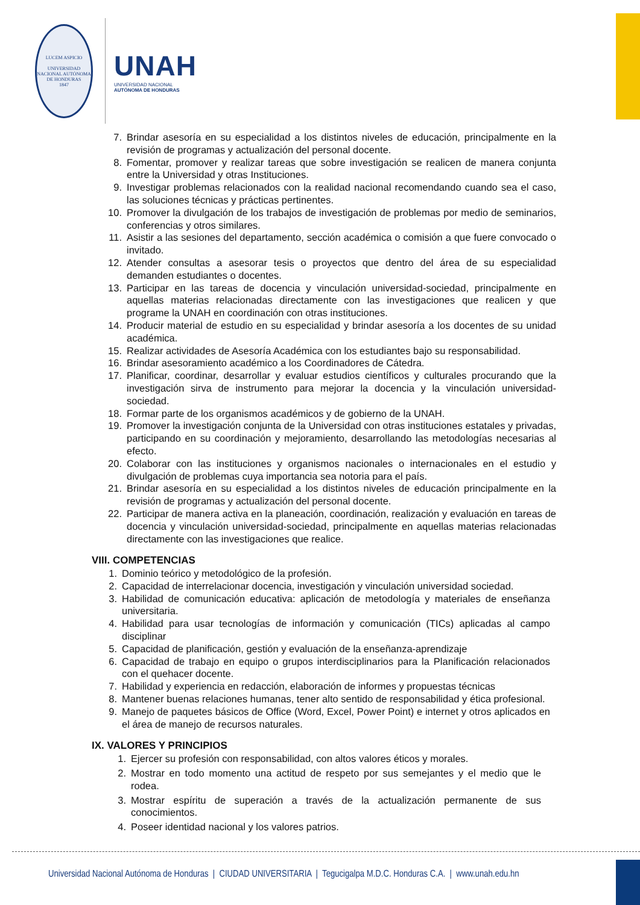LUCEM ASPICIO
UNIVERSIDAD NACIONAL AUTÓNOMA DE HONDURAS
1847
UNAH
UNIVERSIDAD NACIONAL
AUTÓNOMA DE HONDURAS
7. Brindar asesoría en su especialidad a los distintos niveles de educación, principalmente en la revisión de programas y actualización del personal docente.
8. Fomentar, promover y realizar tareas que sobre investigación se realicen de manera conjunta entre la Universidad y otras Instituciones.
9. Investigar problemas relacionados con la realidad nacional recomendando cuando sea el caso, las soluciones técnicas y prácticas pertinentes.
10. Promover la divulgación de los trabajos de investigación de problemas por medio de seminarios, conferencias y otros similares.
11. Asistir a las sesiones del departamento, sección académica o comisión a que fuere convocado o invitado.
12. Atender consultas a asesorar tesis o proyectos que dentro del área de su especialidad demanden estudiantes o docentes.
13. Participar en las tareas de docencia y vinculación universidad-sociedad, principalmente en aquellas materias relacionadas directamente con las investigaciones que realicen y que programe la UNAH en coordinación con otras instituciones.
14. Producir material de estudio en su especialidad y brindar asesoría a los docentes de su unidad académica.
15. Realizar actividades de Asesoría Académica con los estudiantes bajo su responsabilidad.
16. Brindar asesoramiento académico a los Coordinadores de Cátedra.
17. Planificar, coordinar, desarrollar y evaluar estudios científicos y culturales procurando que la investigación sirva de instrumento para mejorar la docencia y la vinculación universidad-sociedad.
18. Formar parte de los organismos académicos y de gobierno de la UNAH.
19. Promover la investigación conjunta de la Universidad con otras instituciones estatales y privadas, participando en su coordinación y mejoramiento, desarrollando las metodologías necesarias al efecto.
20. Colaborar con las instituciones y organismos nacionales o internacionales en el estudio y divulgación de problemas cuya importancia sea notoria para el país.
21. Brindar asesoría en su especialidad a los distintos niveles de educación principalmente en la revisión de programas y actualización del personal docente.
22. Participar de manera activa en la planeación, coordinación, realización y evaluación en tareas de docencia y vinculación universidad-sociedad, principalmente en aquellas materias relacionadas directamente con las investigaciones que realice.
VIII. COMPETENCIAS
1. Dominio teórico y metodológico de la profesión.
2. Capacidad de interrelacionar docencia, investigación y vinculación universidad sociedad.
3. Habilidad de comunicación educativa: aplicación de metodología y materiales de enseñanza universitaria.
4. Habilidad para usar tecnologías de información y comunicación (TICs) aplicadas al campo disciplinar
5. Capacidad de planificación, gestión y evaluación de la enseñanza-aprendizaje
6. Capacidad de trabajo en equipo o grupos interdisciplinarios para la Planificación relacionados con el quehacer docente.
7. Habilidad y experiencia en redacción, elaboración de informes y propuestas técnicas
8. Mantener buenas relaciones humanas, tener alto sentido de responsabilidad y ética profesional.
9. Manejo de paquetes básicos de Office (Word, Excel, Power Point) e internet y otros aplicados en el área de manejo de recursos naturales.
IX. VALORES Y PRINCIPIOS
1. Ejercer su profesión con responsabilidad, con altos valores éticos y morales.
2. Mostrar en todo momento una actitud de respeto por sus semejantes y el medio que le rodea.
3. Mostrar espíritu de superación a través de la actualización permanente de sus conocimientos.
4. Poseer identidad nacional y los valores patrios.
Universidad Nacional Autónoma de Honduras | CIUDAD UNIVERSITARIA | Tegucigalpa M.D.C. Honduras C.A. | www.unah.edu.hn